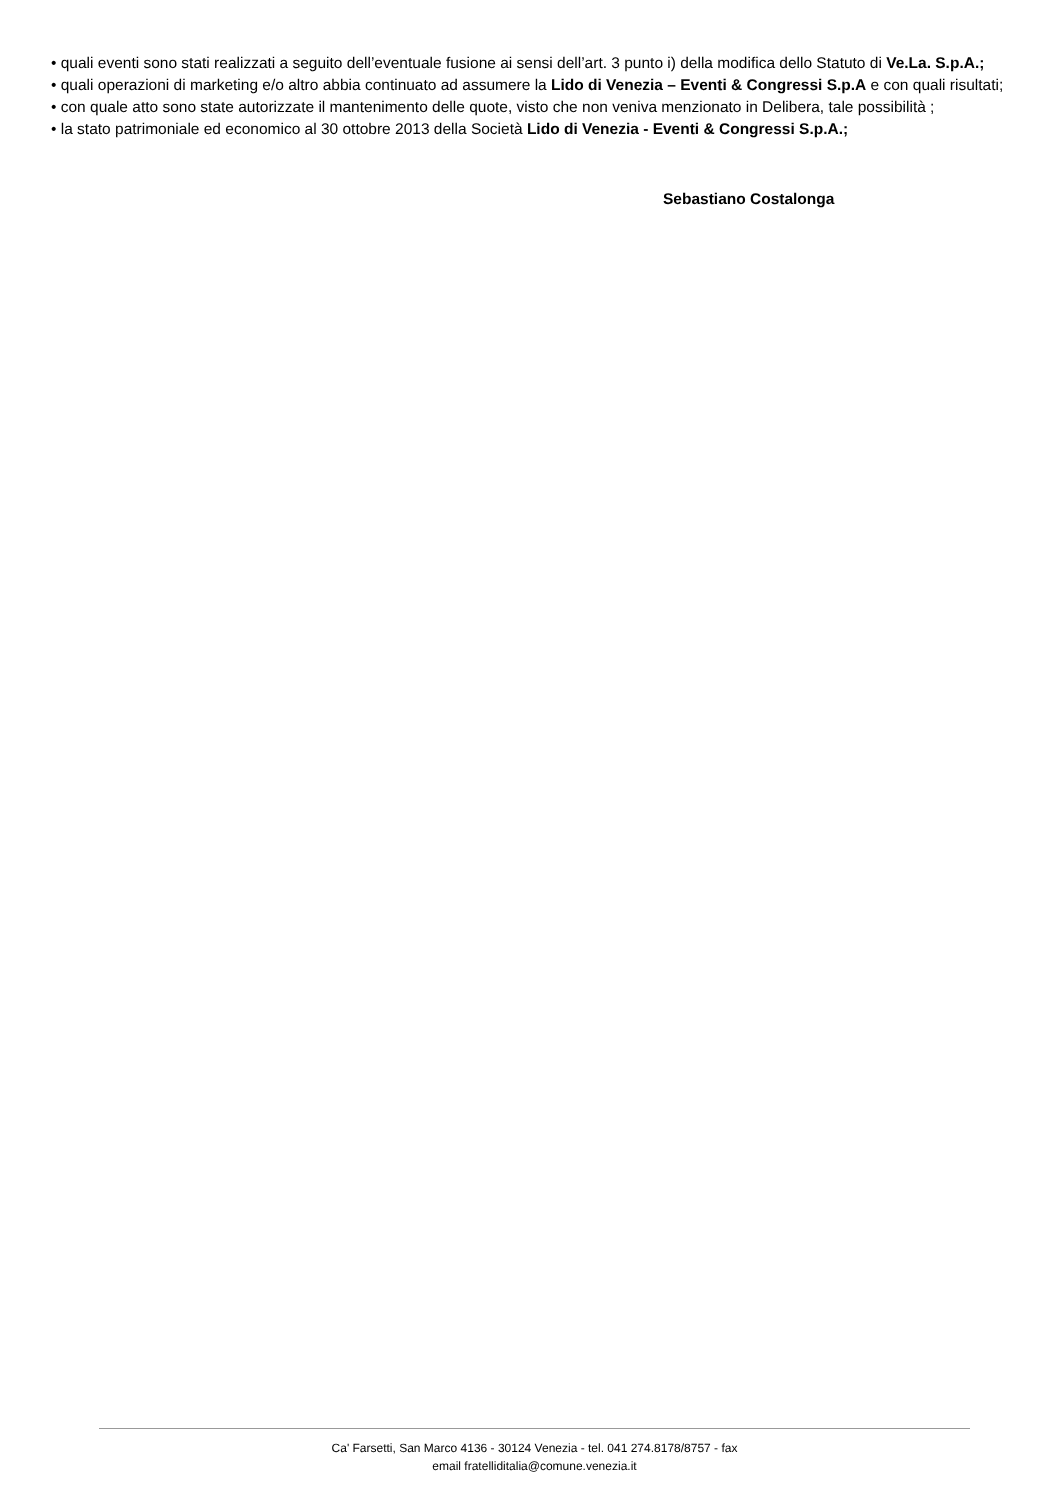• quali eventi sono stati realizzati a seguito dell’eventuale fusione ai sensi dell’art. 3 punto i) della modifica dello Statuto di Ve.La. S.p.A.;
• quali operazioni di marketing e/o altro abbia continuato ad assumere la Lido di Venezia – Eventi & Congressi S.p.A e con quali risultati;
• con quale atto sono state autorizzate il mantenimento delle quote, visto che non veniva menzionato in Delibera, tale possibilità ;
• la stato patrimoniale ed economico al 30 ottobre 2013 della Società Lido di Venezia - Eventi & Congressi S.p.A.;
Sebastiano Costalonga
Ca' Farsetti, San Marco 4136 - 30124 Venezia - tel. 041 274.8178/8757 - fax
email fratelliditalia@comune.venezia.it